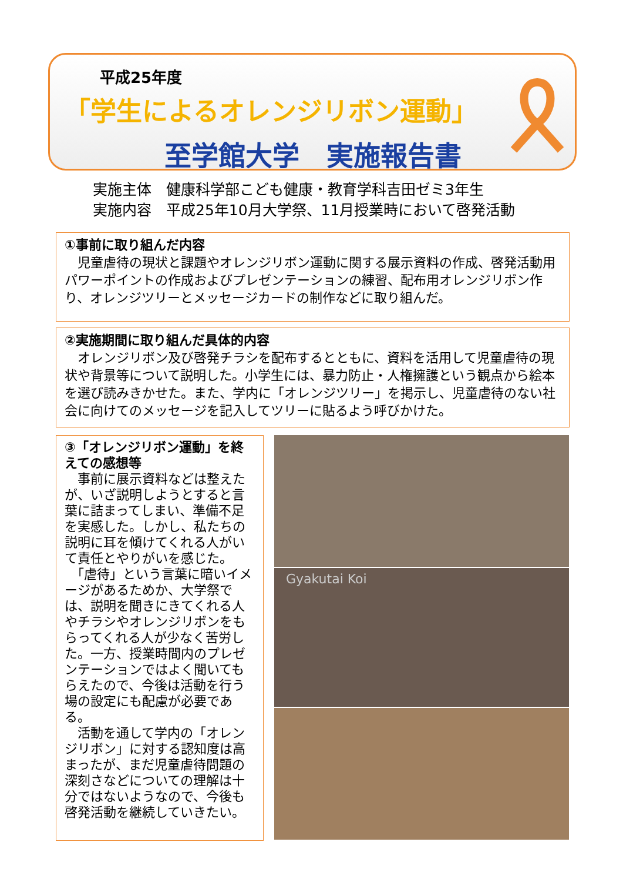平成25年度
「学生によるオレンジリボン運動」
至学館大学　実施報告書
実施主体　健康科学部こども健康・教育学科吉田ゼミ3年生
実施内容　平成25年10月大学祭、11月授業時において啓発活動
①事前に取り組んだ内容
　児童虐待の現状と課題やオレンジリボン運動に関する展示資料の作成、啓発活動用パワーポイントの作成およびプレゼンテーションの練習、配布用オレンジリボン作り、オレンジツリーとメッセージカードの制作などに取り組んだ。
②実施期間に取り組んだ具体的内容
　オレンジリボン及び啓発チラシを配布するとともに、資料を活用して児童虐待の現状や背景等について説明した。小学生には、暴力防止・人権擁護という観点から絵本を選び読みきかせた。また、学内に「オレンジツリー」を掲示し、児童虐待のない社会に向けてのメッセージを記入してツリーに貼るよう呼びかけた。
③「オレンジリボン運動」を終えての感想等
　事前に展示資料などは整えたが、いざ説明しようとすると言葉に詰まってしまい、準備不足を実感した。しかし、私たちの説明に耳を傾けてくれる人がいて責任とやりがいを感じた。
　「虐待」という言葉に暗いイメージがあるためか、大学祭では、説明を聞きにきてくれる人やチラシやオレンジリボンをもらってくれる人が少なく苦労した。一方、授業時間内のプレゼンテーションではよく聞いてもらえたので、今後は活動を行う場の設定にも配慮が必要である。
　活動を通して学内の「オレンジリボン」に対する認知度は高まったが、まだ児童虐待問題の深刻さなどについての理解は十分ではないようなので、今後も啓発活動を継続していきたい。
Gyakutai Koi